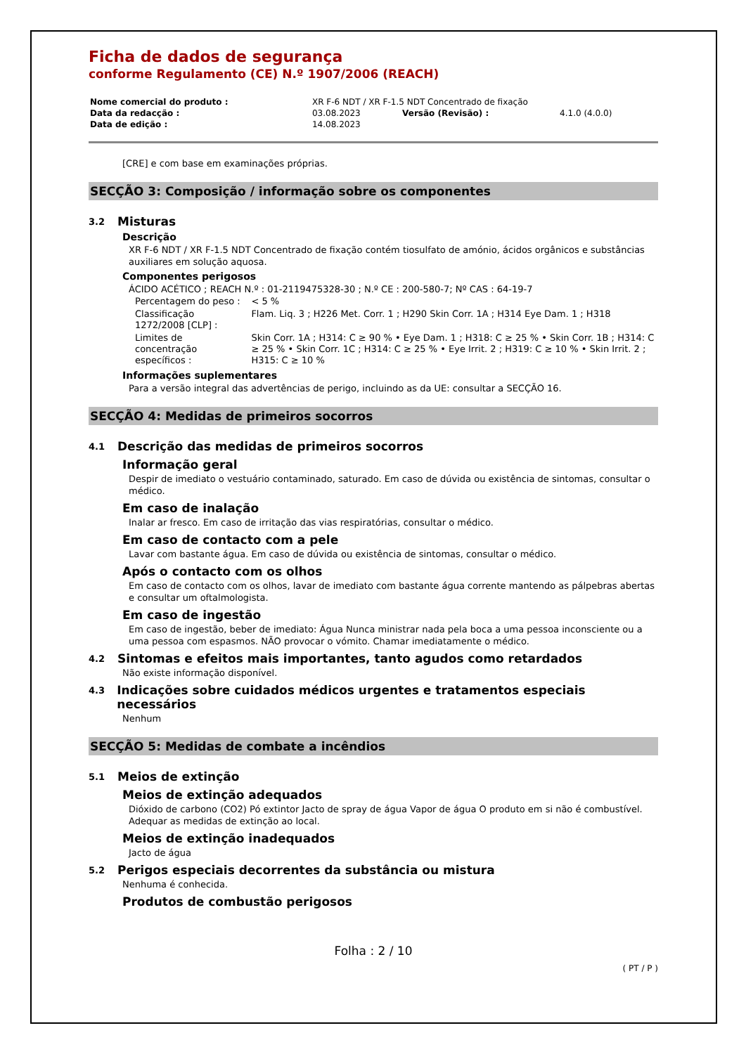Ficha de dados de segurança
conforme Regulamento (CE) N.º 1907/2006 (REACH)
| Nome comercial do produto : | XR F-6 NDT / XR F-1.5 NDT Concentrado de fixação | | |
| Data da redacção : | 03.08.2023 | Versão (Revisão) : | 4.1.0 (4.0.0) |
| Data de edição : | 14.08.2023 | | |
[CRE] e com base em examinações próprias.
SECÇÃO 3: Composição / informação sobre os componentes
3.2 Misturas
Descrição
XR F-6 NDT / XR F-1.5 NDT Concentrado de fixação contém tiosulfato de amónio, ácidos orgânicos e substâncias auxiliares em solução aquosa.
Componentes perigosos
ÁCIDO ACÉTICO ; REACH N.º : 01-2119475328-30 ; N.º CE : 200-580-7; Nº CAS : 64-19-7
| Percentagem do peso : | < 5 % |
| Classificação 1272/2008 [CLP] : | Flam. Liq. 3 ; H226 Met. Corr. 1 ; H290 Skin Corr. 1A ; H314 Eye Dam. 1 ; H318 |
| Limites de concentração específicos : | Skin Corr. 1A ; H314: C ≥ 90 % • Eye Dam. 1 ; H318: C ≥ 25 % • Skin Corr. 1B ; H314: C ≥ 25 % • Skin Corr. 1C ; H314: C ≥ 25 % • Eye Irrit. 2 ; H319: C ≥ 10 % • Skin Irrit. 2 ; H315: C ≥ 10 % |
Informações suplementares
Para a versão integral das advertências de perigo, incluindo as da UE: consultar a SECÇÃO 16.
SECÇÃO 4: Medidas de primeiros socorros
4.1 Descrição das medidas de primeiros socorros
Informação geral
Despir de imediato o vestuário contaminado, saturado. Em caso de dúvida ou existência de sintomas, consultar o médico.
Em caso de inalação
Inalar ar fresco. Em caso de irritação das vias respiratórias, consultar o médico.
Em caso de contacto com a pele
Lavar com bastante água. Em caso de dúvida ou existência de sintomas, consultar o médico.
Após o contacto com os olhos
Em caso de contacto com os olhos, lavar de imediato com bastante água corrente mantendo as pálpebras abertas e consultar um oftalmologista.
Em caso de ingestão
Em caso de ingestão, beber de imediato: Água Nunca ministrar nada pela boca a uma pessoa inconsciente ou a uma pessoa com espasmos. NÃO provocar o vómito. Chamar imediatamente o médico.
4.2 Sintomas e efeitos mais importantes, tanto agudos como retardados
Não existe informação disponível.
4.3 Indicações sobre cuidados médicos urgentes e tratamentos especiais necessários
Nenhum
SECÇÃO 5: Medidas de combate a incêndios
5.1 Meios de extinção
Meios de extinção adequados
Dióxido de carbono (CO2) Pó extintor Jacto de spray de água Vapor de água O produto em si não é combustível. Adequar as medidas de extinção ao local.
Meios de extinção inadequados
Jacto de água
5.2 Perigos especiais decorrentes da substância ou mistura
Nenhuma é conhecida.
Produtos de combustão perigosos
Folha : 2 / 10
( PT / P )